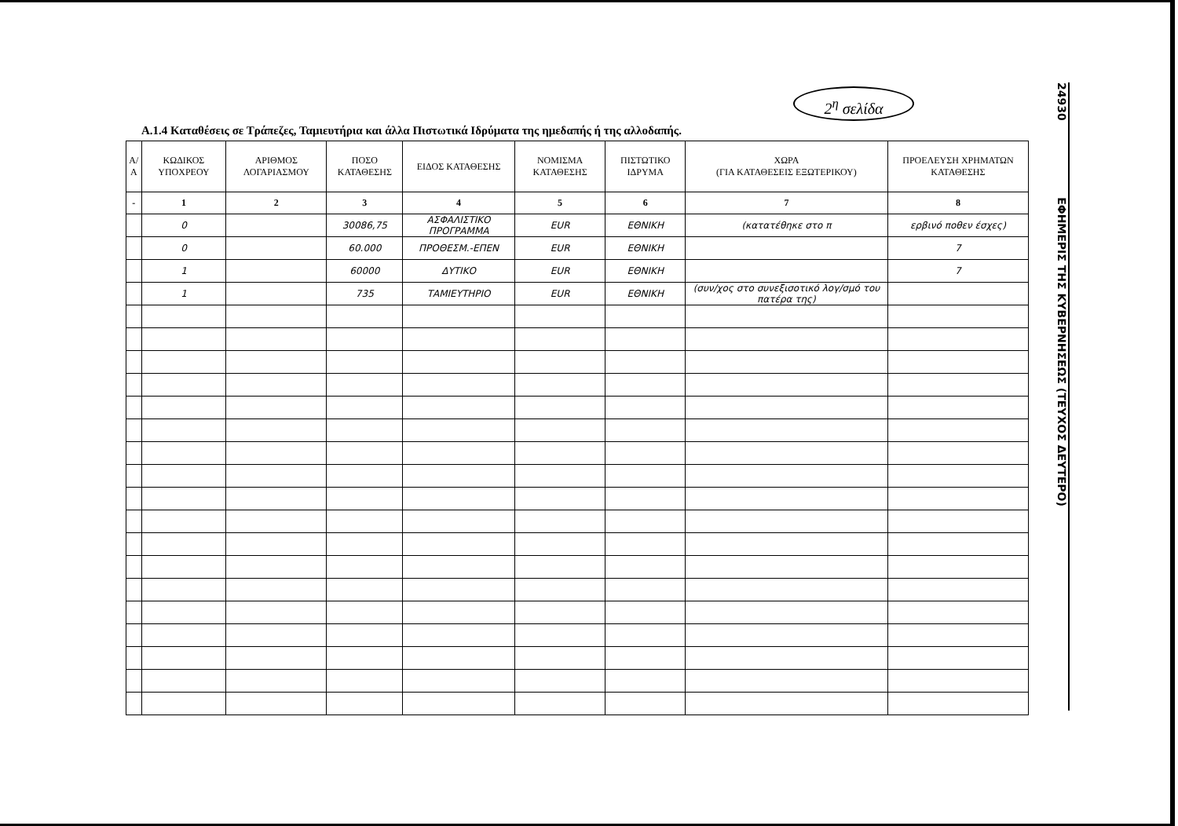2<sup>η</sup> σελίδα
Α.1.4 Καταθέσεις σε Τράπεζες, Ταμιευτήρια και άλλα Πιστωτικά Ιδρύματα της ημεδαπής ή της αλλοδαπής.
| Α/Α | ΚΩΔΙΚΟΣ ΥΠΟΧΡΕΟΥ | ΑΡΙΘΜΟΣ ΛΟΓΑΡΙΑΣΜΟΥ | ΠΟΣΟ ΚΑΤΑΘΕΣΗΣ | ΕΙΔΟΣ ΚΑΤΑΘΕΣΗΣ | ΝΟΜΙΣΜΑ ΚΑΤΑΘΕΣΗΣ | ΠΙΣΤΩΤΙΚΟ ΙΔΡΥΜΑ | ΧΩΡΑ (ΓΙΑ ΚΑΤΑΘΕΣΕΙΣ ΕΞΩΤΕΡΙΚΟΥ) | ΠΡΟΕΛΕΥΣΗ ΧΡΗΜΑΤΩΝ ΚΑΤΑΘΕΣΗΣ |
| --- | --- | --- | --- | --- | --- | --- | --- | --- |
| - | 1 | 2 | 3 | 4 | 5 | 6 | 7 | 8 |
| | 0 | | 30086,75 | ΑΣΦΑΛΙΣΤΙΚΟ ΠΡΟΓΡΑΜΜΑ | EUR | ΕΘΝΙΚΗ | (κατατέθηκε στο π | ερβινό ποθεν έσχες) |
| | 0 | | 60.000 | ΠΡΟΘΕΣΜ.-ΕΠΕΝ | EUR | ΕΘΝΙΚΗ | | 7 |
| | 1 | | 60000 | ΔΥΤΙΚΟ | EUR | ΕΘΝΙΚΗ | | 7 |
| | 1 | | 735 | ΤΑΜΙΕΥΤΗΡΙΟ | EUR | ΕΘΝΙΚΗ | (συν/χος στο συνεξισοτικό λογ/σμό του πατέρα της) | |
24930 ΕΦΗΜΕΡΙΣ ΤΗΣ ΚΥΒΕΡΝΗΣΕΩΣ (ΤΕΥΧΟΣ ΔΕΥΤΕΡΟ)